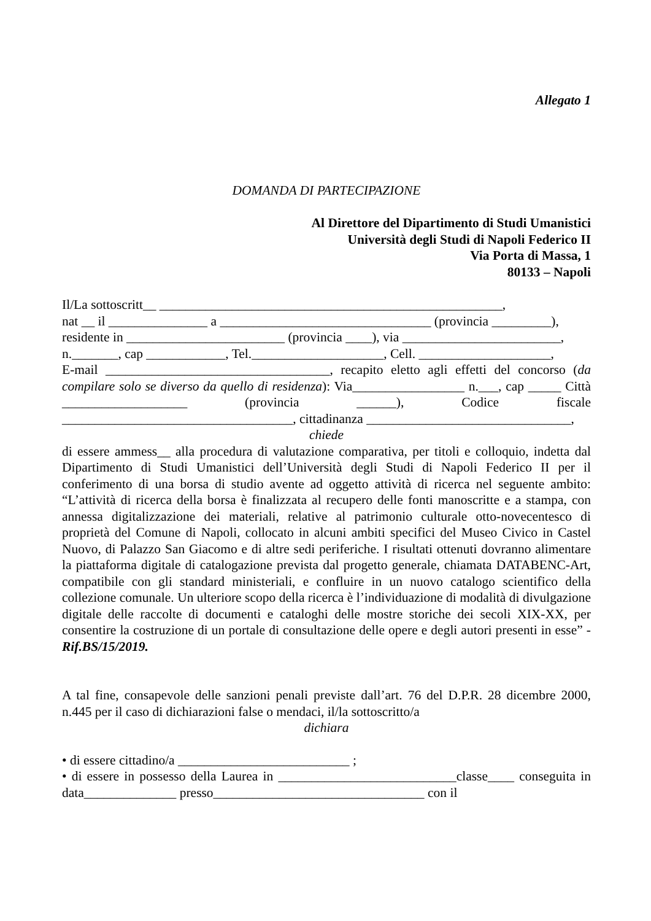Allegato 1
DOMANDA DI PARTECIPAZIONE
Al Direttore del Dipartimento di Studi Umanistici
Università degli Studi di Napoli Federico II
Via Porta di Massa, 1
80133 – Napoli
Il/La sottoscritt__ ____________________________________________________,
nat __ il _______________ a ________________________________ (provincia _________),
residente in ________________________ (provincia ____), via ________________________,
n._______, cap ____________, Tel.____________________, Cell. ____________________,
E-mail __________________________________, recapito eletto agli effetti del concorso (da compilare solo se diverso da quello di residenza): Via_________________ n.___, cap _____ Città ___________________ (provincia ______), Codice fiscale ___________________________________, cittadinanza _______________________________,
chiede
di essere ammess__ alla procedura di valutazione comparativa, per titoli e colloquio, indetta dal Dipartimento di Studi Umanistici dell’Università degli Studi di Napoli Federico II per il conferimento di una borsa di studio avente ad oggetto attività di ricerca nel seguente ambito: “L’attività di ricerca della borsa è finalizzata al recupero delle fonti manoscritte e a stampa, con annessa digitalizzazione dei materiali, relative al patrimonio culturale otto-novecentesco di proprietà del Comune di Napoli, collocato in alcuni ambiti specifici del Museo Civico in Castel Nuovo, di Palazzo San Giacomo e di altre sedi periferiche. I risultati ottenuti dovranno alimentare la piattaforma digitale di catalogazione prevista dal progetto generale, chiamata DATABENC-Art, compatibile con gli standard ministeriali, e confluire in un nuovo catalogo scientifico della collezione comunale. Un ulteriore scopo della ricerca è l’individuazione di modalità di divulgazione digitale delle raccolte di documenti e cataloghi delle mostre storiche dei secoli XIX-XX, per consentire la costruzione di un portale di consultazione delle opere e degli autori presenti in esse” - Rif.BS/15/2019.
A tal fine, consapevole delle sanzioni penali previste dall’art. 76 del D.P.R. 28 dicembre 2000, n.445 per il caso di dichiarazioni false o mendaci, il/la sottoscritto/a
dichiara
• di essere cittadino/a __________________________ ;
• di essere in possesso della Laurea in ___________________________classe____ conseguita in data______________ presso________________________________ con il